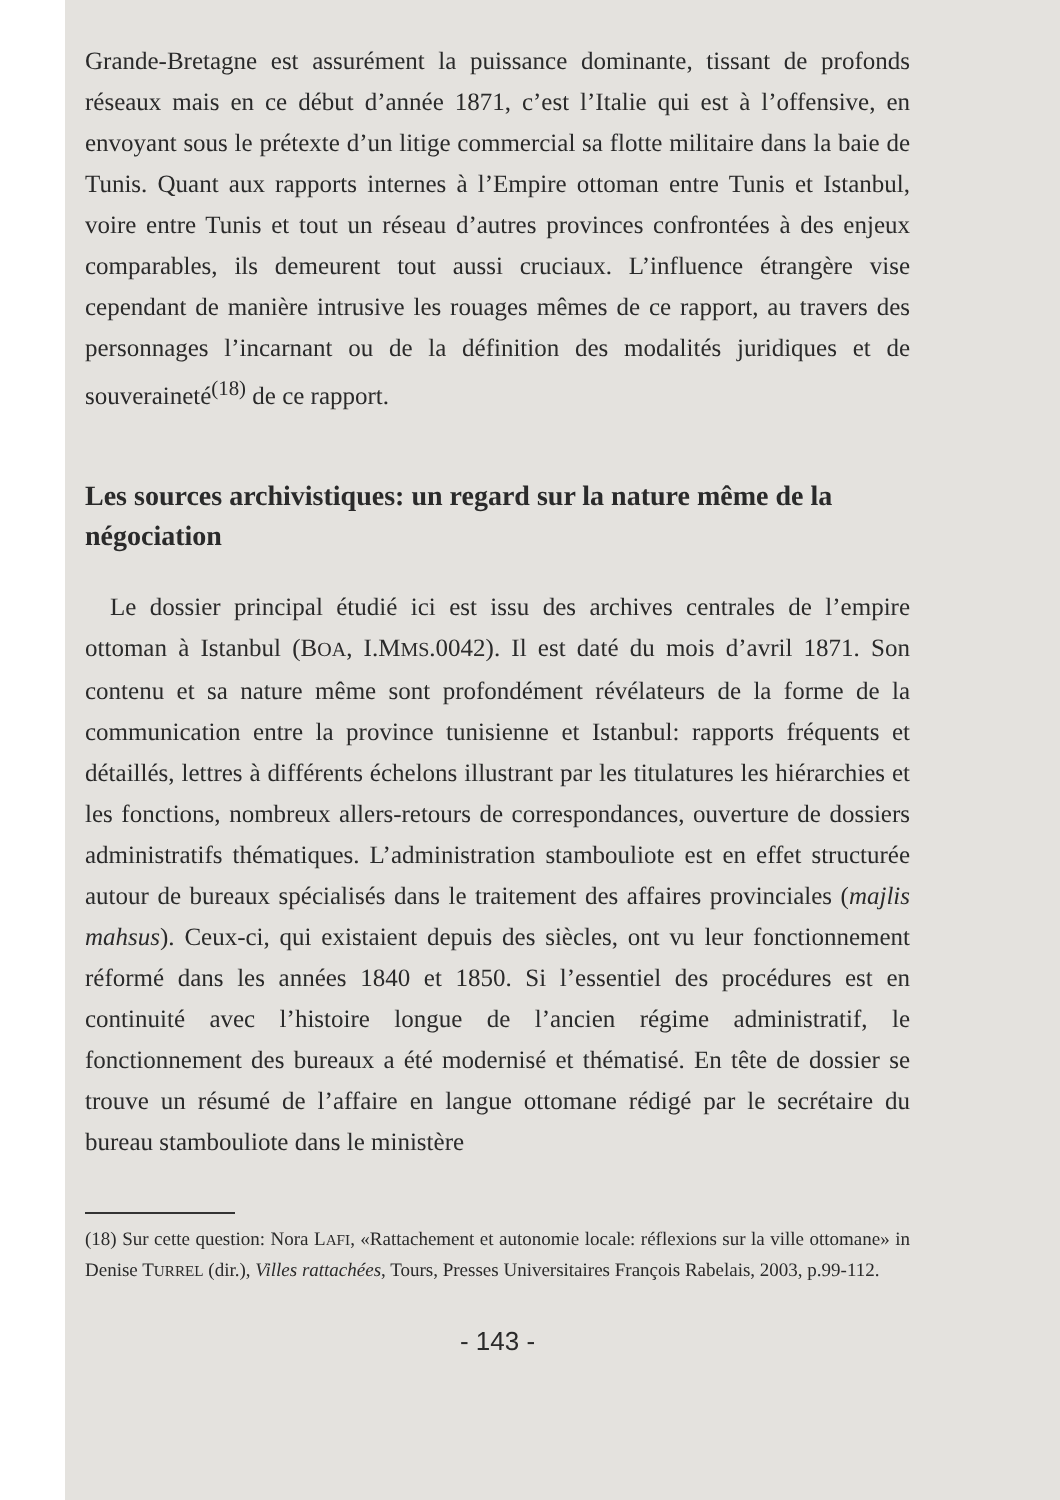Grande-Bretagne est assurément la puissance dominante, tissant de profonds réseaux mais en ce début d’année 1871, c’est l’Italie qui est à l’offensive, en envoyant sous le prétexte d’un litige commercial sa flotte militaire dans la baie de Tunis. Quant aux rapports internes à l’Empire ottoman entre Tunis et Istanbul, voire entre Tunis et tout un réseau d’autres provinces confrontées à des enjeux comparables, ils demeurent tout aussi cruciaux. L’influence étrangère vise cependant de manière intrusive les rouages mêmes de ce rapport, au travers des personnages l’incarnant ou de la définition des modalités juridiques et de souveraineté<sup>(18)</sup> de ce rapport.
Les sources archivistiques: un regard sur la nature même de la négociation
Le dossier principal étudié ici est issu des archives centrales de l’empire ottoman à Istanbul (BOA, I.MMS.0042). Il est daté du mois d’avril 1871. Son contenu et sa nature même sont profondément révélateurs de la forme de la communication entre la province tunisienne et Istanbul: rapports fréquents et détaillés, lettres à différents échelons illustrant par les titulatures les hiérarchies et les fonctions, nombreux allers-retours de correspondances, ouverture de dossiers administratifs thématiques. L’administration stambouliote est en effet structurée autour de bureaux spécialisés dans le traitement des affaires provinciales (majlis mahsus). Ceux-ci, qui existaient depuis des siècles, ont vu leur fonctionnement réformé dans les années 1840 et 1850. Si l’essentiel des procédures est en continuité avec l’histoire longue de l’ancien régime administratif, le fonctionnement des bureaux a été modernisé et thématisé. En tête de dossier se trouve un résumé de l’affaire en langue ottomane rédigé par le secrétaire du bureau stambouliote dans le ministère
(18) Sur cette question: Nora LAFI, «Rattachement et autonomie locale: réflexions sur la ville ottomane» in Denise TURREL (dir.), Villes rattachées, Tours, Presses Universitaires François Rabelais, 2003, p.99-112.
- 143 -